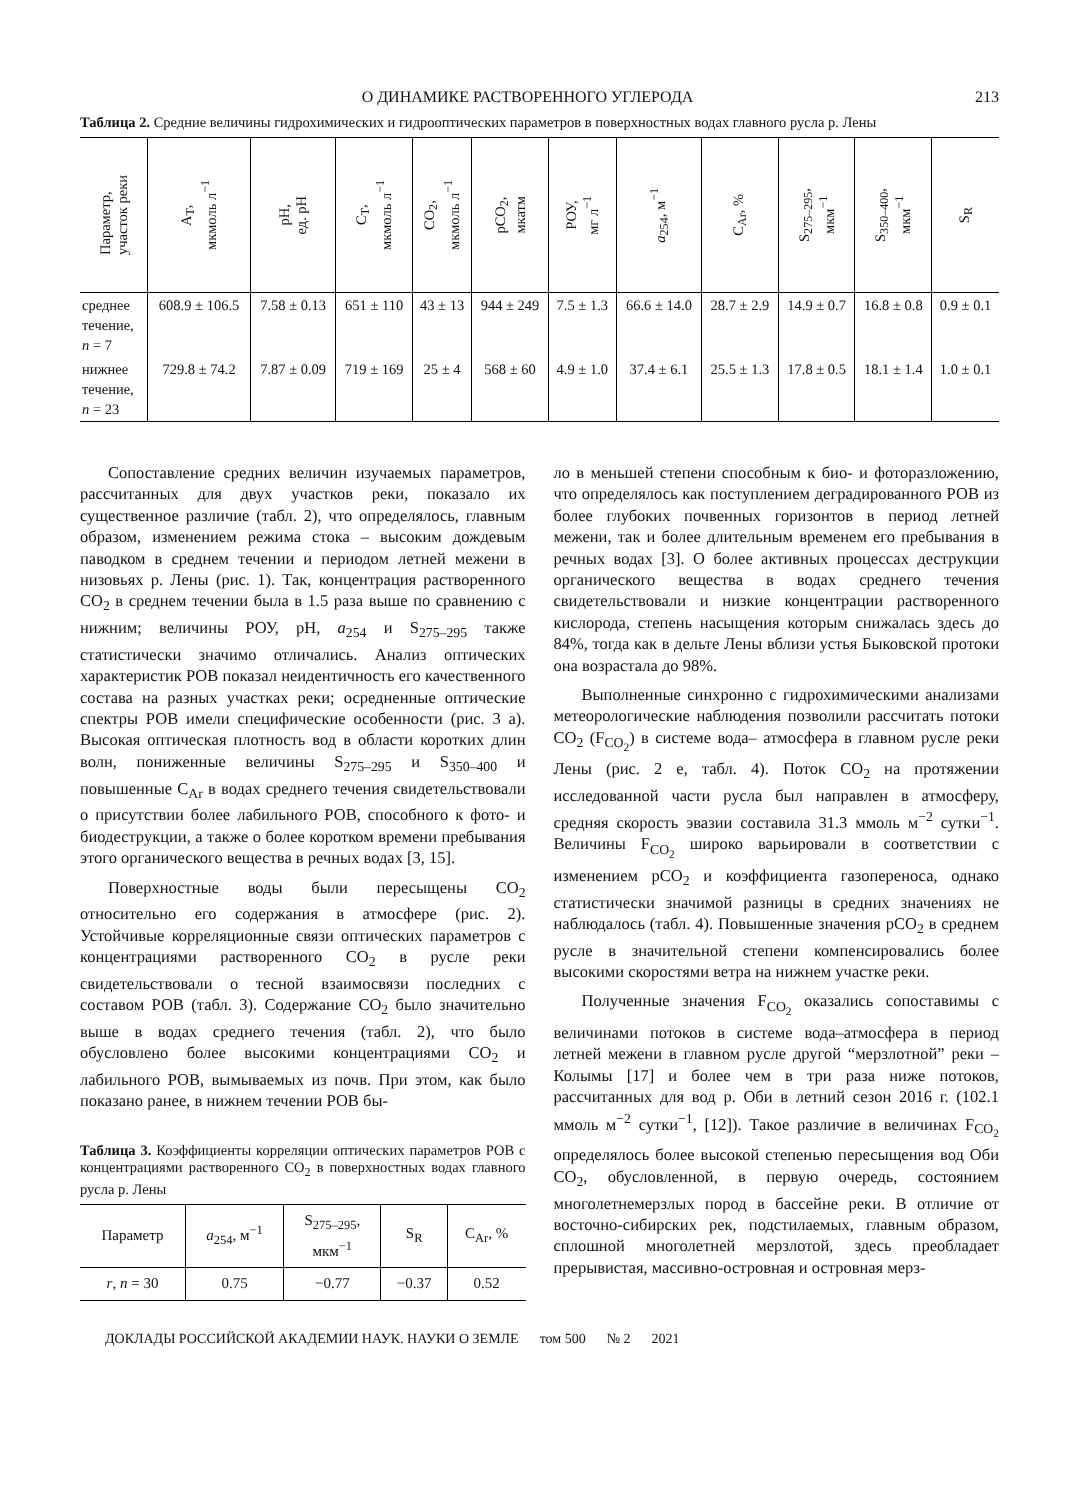О ДИНАМИКЕ РАСТВОРЕННОГО УГЛЕРОДА 213
Таблица 2. Средние величины гидрохимических и гидрооптических параметров в поверхностных водах главного русла р. Лены
| Параметр, участок реки | A<sub>T</sub>, мкмоль л<sup>−1</sup> | pH, ед. pH | C<sub>T</sub>, мкмоль л<sup>−1</sup> | CO<sub>2</sub>, мкмоль л<sup>−1</sup> | pCO<sub>2</sub>, мкатм | РОУ, мг л<sup>−1</sup> | a<sub>254</sub>, м<sup>−1</sup> | C<sub>Ar</sub>, % | S<sub>275–295</sub>, мкм<sup>−1</sup> | S<sub>350–400</sub>, мкм<sup>−1</sup> | S<sub>R</sub> |
| --- | --- | --- | --- | --- | --- | --- | --- | --- | --- | --- | --- |
| среднее течение, n = 7 | 608.9 ± 106.5 | 7.58 ± 0.13 | 651 ± 110 | 43 ± 13 | 944 ± 249 | 7.5 ± 1.3 | 66.6 ± 14.0 | 28.7 ± 2.9 | 14.9 ± 0.7 | 16.8 ± 0.8 | 0.9 ± 0.1 |
| нижнее течение, n = 23 | 729.8 ± 74.2 | 7.87 ± 0.09 | 719 ± 169 | 25 ± 4 | 568 ± 60 | 4.9 ± 1.0 | 37.4 ± 6.1 | 25.5 ± 1.3 | 17.8 ± 0.5 | 18.1 ± 1.4 | 1.0 ± 0.1 |
Сопоставление средних величин изучаемых параметров, рассчитанных для двух участков реки, показало их существенное различие (табл. 2), что определялось, главным образом, изменением режима стока – высоким дождевым паводком в среднем течении и периодом летней межени в низовьях р. Лены (рис. 1). Так, концентрация растворенного CO<sub>2</sub> в среднем течении была в 1.5 раза выше по сравнению с нижним; величины РОУ, pH, a<sub>254</sub> и S<sub>275–295</sub> также статистически значимо отличались. Анализ оптических характеристик РОВ показал неидентичность его качественного состава на разных участках реки; осредненные оптические спектры РОВ имели специфические особенности (рис. 3 а). Высокая оптическая плотность вод в области коротких длин волн, пониженные величины S<sub>275–295</sub> и S<sub>350–400</sub> и повышенные C<sub>Ar</sub> в водах среднего течения свидетельствовали о присутствии более лабильного РОВ, способного к фото- и биодеструкции, а также о более коротком времени пребывания этого органического вещества в речных водах [3, 15].
Поверхностные воды были пересыщены CO<sub>2</sub> относительно его содержания в атмосфере (рис. 2). Устойчивые корреляционные связи оптических параметров с концентрациями растворенного CO<sub>2</sub> в русле реки свидетельствовали о тесной взаимосвязи последних с составом РОВ (табл. 3). Содержание CO<sub>2</sub> было значительно выше в водах среднего течения (табл. 2), что было обусловлено более высокими концентрациями CO<sub>2</sub> и лабильного РОВ, вымываемых из почв. При этом, как было показано ранее, в нижнем течении РОВ бы-
Таблица 3. Коэффициенты корреляции оптических параметров РОВ с концентрациями растворенного CO<sub>2</sub> в поверхностных водах главного русла р. Лены
| Параметр | a<sub>254</sub>, м<sup>−1</sup> | S<sub>275–295</sub>, мкм<sup>−1</sup> | S<sub>R</sub> | C<sub>Ar</sub>, % |
| --- | --- | --- | --- | --- |
| r , n = 30 | 0.75 | −0.77 | −0.37 | 0.52 |
ло в меньшей степени способным к био- и фоторазложению, что определялось как поступлением деградированного РОВ из более глубоких почвенных горизонтов в период летней межени, так и более длительным временем его пребывания в речных водах [3]. О более активных процессах деструкции органического вещества в водах среднего течения свидетельствовали и низкие концентрации растворенного кислорода, степень насыщения которым снижалась здесь до 84%, тогда как в дельте Лены вблизи устья Быковской протоки она возрастала до 98%.
Выполненные синхронно с гидрохимическими анализами метеорологические наблюдения позволили рассчитать потоки CO<sub>2</sub> (F<sub>CO<sub>2</sub></sub>) в системе вода– атмосфера в главном русле реки Лены (рис. 2 е, табл. 4). Поток CO<sub>2</sub> на протяжении исследованной части русла был направлен в атмосферу, средняя скорость эвазии составила 31.3 ммоль м<sup>−2</sup> сутки<sup>−1</sup>. Величины F<sub>CO<sub>2</sub></sub> широко варьировали в соответствии с изменением pCO<sub>2</sub> и коэффициента газопереноса, однако статистически значимой разницы в средних значениях не наблюдалось (табл. 4). Повышенные значения pCO<sub>2</sub> в среднем русле в значительной степени компенсировались более высокими скоростями ветра на нижнем участке реки.
Полученные значения F<sub>CO<sub>2</sub></sub> оказались сопоставимы с величинами потоков в системе вода–атмосфера в период летней межени в главном русле другой “мерзлотной” реки – Колымы [17] и более чем в три раза ниже потоков, рассчитанных для вод р. Оби в летний сезон 2016 г. (102.1 ммоль м<sup>−2</sup> сутки<sup>−1</sup>, [12]). Такое различие в величинах F<sub>CO<sub>2</sub></sub> определялось более высокой степенью пересыщения вод Оби CO<sub>2</sub>, обусловленной, в первую очередь, состоянием многолетнемерзлых пород в бассейне реки. В отличие от восточно-сибирских рек, подстилаемых, главным образом, сплошной многолетней мерзлотой, здесь преобладает прерывистая, массивно-островная и островная мерз-
ДОКЛАДЫ РОССИЙСКОЙ АКАДЕМИИ НАУК. НАУКИ О ЗЕМЛЕ том 500 № 2 2021